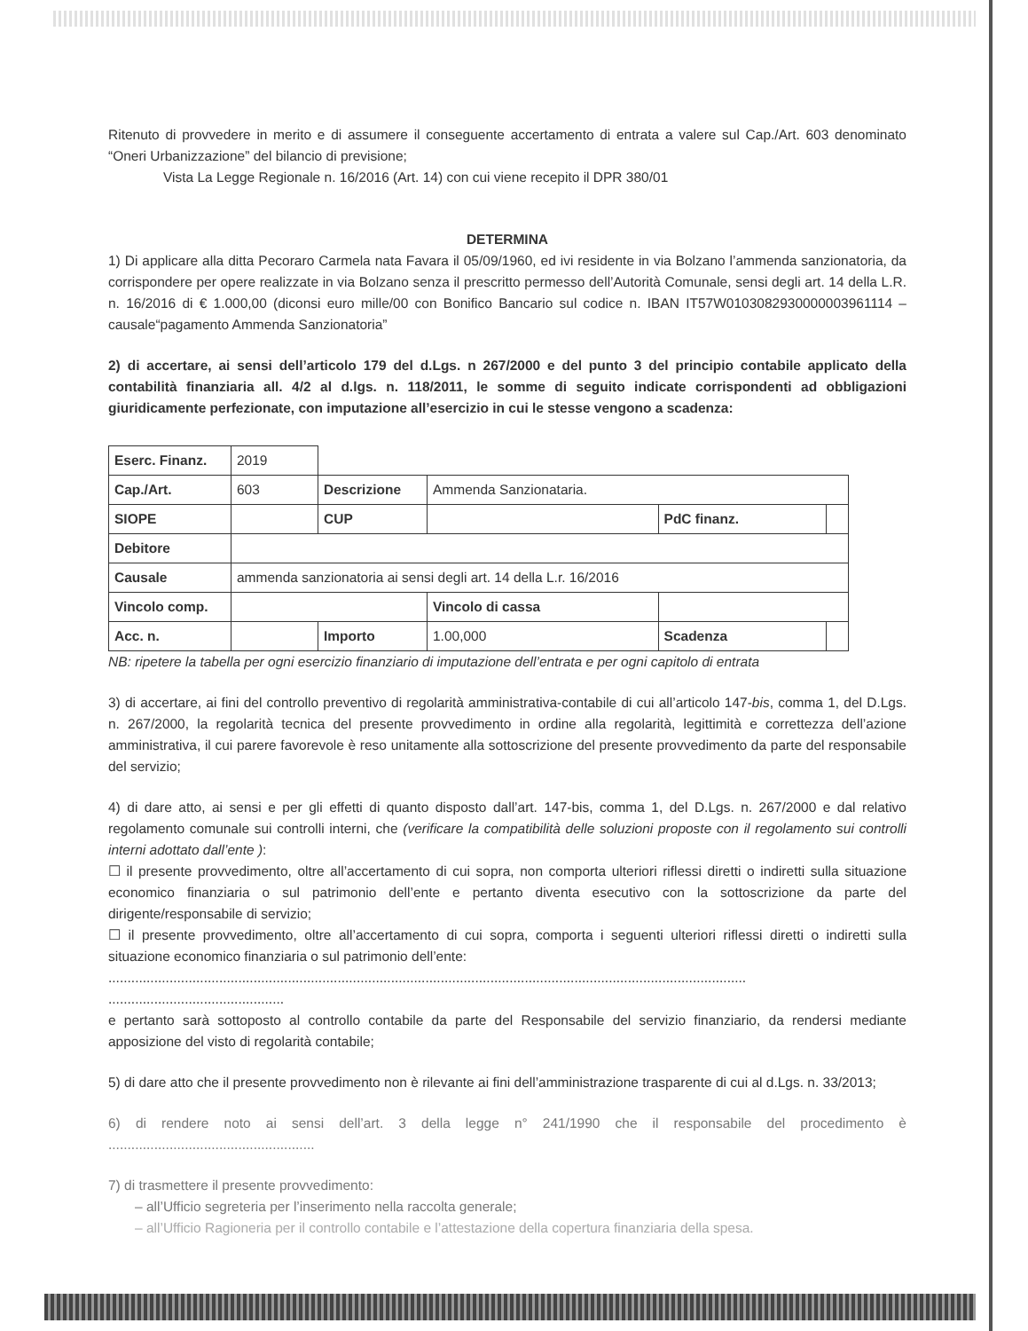Ritenuto di provvedere in merito e di assumere il conseguente accertamento di entrata a valere sul Cap./Art. 603 denominato “Oneri Urbanizzazione” del bilancio di previsione;
Vista La Legge Regionale n. 16/2016 (Art. 14) con cui viene recepito il DPR 380/01
DETERMINA
1) Di applicare alla ditta Pecoraro Carmela nata Favara il 05/09/1960, ed ivi residente in via Bolzano l’ammenda sanzionatoria, da corrispondere per opere realizzate in via Bolzano senza il prescritto permesso dell’Autorità Comunale, sensi degli art. 14 della L.R. n. 16/2016 di € 1.000,00 (diconsi euro mille/00 con Bonifico Bancario sul codice n. IBAN IT57W0103082930000003961114 – causale“pagamento Ammenda Sanzionatoria”
2) di accertare, ai sensi dell’articolo 179 del d.Lgs. n 267/2000 e del punto 3 del principio contabile applicato della contabilità finanziaria all. 4/2 al d.lgs. n. 118/2011, le somme di seguito indicate corrispondenti ad obbligazioni giuridicamente perfezionate, con imputazione all’esercizio in cui le stesse vengono a scadenza:
| Eserc. Finanz. | 2019 | | | | |
| Cap./Art. | 603 | Descrizione | Ammenda Sanzionataria. | | |
| SIOPE | | CUP | | PdC finanz. | |
| Debitore | | | | | |
| Causale | ammenda sanzionatoria ai sensi degli art. 14 della L.r. 16/2016 | | | | |
| Vincolo comp. | | | Vincolo di cassa | | |
| Acc. n. | | Importo | 1.00,000 | Scadenza | |
NB: ripetere la tabella per ogni esercizio finanziario di imputazione dell’entrata e per ogni capitolo di entrata
3) di accertare, ai fini del controllo preventivo di regolarità amministrativa-contabile di cui all’articolo 147-bis, comma 1, del D.Lgs. n. 267/2000, la regolarità tecnica del presente provvedimento in ordine alla regolarità, legittimità e correttezza dell’azione amministrativa, il cui parere favorevole è reso unitamente alla sottoscrizione del presente provvedimento da parte del responsabile del servizio;
4) di dare atto, ai sensi e per gli effetti di quanto disposto dall’art. 147-bis, comma 1, del D.Lgs. n. 267/2000 e dal relativo regolamento comunale sui controlli interni, che (verificare la compatibilità delle soluzioni proposte con il regolamento sui controlli interni adottato dall’ente ):
☐ il presente provvedimento, oltre all’accertamento di cui sopra, non comporta ulteriori riflessi diretti o indiretti sulla situazione economico finanziaria o sul patrimonio dell’ente e pertanto diventa esecutivo con la sottoscrizione da parte del dirigente/responsabile di servizio;
☐ il presente provvedimento, oltre all’accertamento di cui sopra, comporta i seguenti ulteriori riflessi diretti o indiretti sulla situazione economico finanziaria o sul patrimonio dell’ente:
.......................................................................................................................................................................
..............................................
e pertanto sarà sottoposto al controllo contabile da parte del Responsabile del servizio finanziario, da rendersi mediante apposizione del visto di regolarità contabile;
5) di dare atto che il presente provvedimento non è rilevante ai fini dell’amministrazione trasparente di cui al d.Lgs. n. 33/2013;
6) di rendere noto ai sensi dell’art. 3 della legge n° 241/1990 che il responsabile del procedimento è ......................................................
7) di trasmettere il presente provvedimento:
– all’Ufficio segreteria per l’inserimento nella raccolta generale;
– all’Ufficio Ragioneria per il controllo contabile e l’attestazione della copertura finanziaria della spesa.